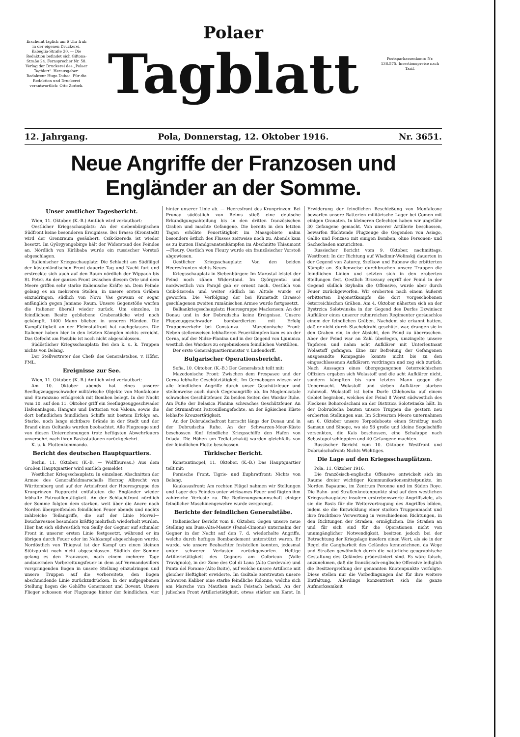Erscheint täglich um 6 Uhr früh in der eigenen Druckerei, Kabeglia-Straße 20. — Die Redaktion befindet sich Giftona-Straße 24. Fernsprecher Nr. 58. Verlag der Druckerei des „Polaer Tagblatt". Herausgeber: Redakteur Hugo Dubec. Für die Redaktion und Druckerei verantwortlich: Otto Zorbek.
Polaer
Tagblatt
Postsparkassenkonto Nr. 138.575. Insertionspreise nach Tarif.
12. Jahrgang. Pola, Donnerstag, 12. Oktober 1916. Nr. 3651.
Neue Angriffe der Franzosen und Engländer an der Somme.
Unser amtlicher Tagesbericht.
Wien, 11. Oktober. (K.-B.) Amtlich wird verlautbart:
Oestlicher Kriegsschauplatz: An der siebenbürgischen Südfront keine besonderen Ereignisse. Bei Brasso (Kronstadt) wird der Grenzraum gesäubert. Csik-Szereda ist wieder besetzt. Im Györgyengebirge hält der Widerstand des Feindes an. Nördlich von Kirlibaba wurde ein russischer Vorstoß abgeschlagen.
Italienischer Kriegsschauplatz: Die Schlacht am Südflügel der küstenländischen Front dauerte Tag und Nacht fort und erstreckte sich auch auf den Raum nördlich der Wippach bis St. Peter. An der ganzen Front zwischen diesem Orte und dem Meere griffen sehr starke italienische Kräfte an. Dem Feinde gelang es an mehreren Stellen, in unsere ersten Gräben einzudringen, südlich von Novo Vas gewann er sogar anfänglich gegen Jamiano Raum. Unsere Gegenstöße warfen die Italiener überall wieder zurück. Um einzelne, in feindlichem Besitz gebliebene Grabenstücke wird noch gekämpft. 1400 Mann blieben in unseren Händen. Die Kampftätigkeit an der Fleimstalfront hat nachgelassen. Die Italiener haben hier in den letzten Kämpfen nichts erreicht. Das Gefecht am Pasubio ist noch nicht abgeschlossen.
Südöstlicher Kriegsschauplatz: Bei den k. u. k. Truppen nichts von Belang.
Der Stellvertreter des Chefs des Generalstabes, v. Höfer, FML.
Ereignisse zur See.
Wien, 11. Oktober. (K.-B.) Amtlich wird verlautbart:
Am 10. Oktober abends hat eines unserer Seeflugzeuggeschwader militärische Objekte von Monfalcone und Staranzano erfolgreich mit Bomben belegt. In der Nacht vom 10. auf den 11. Oktober griff ein Seeflugzeuggeschwader Hafenanlagen, Hangars und Batterien von Valona, sowie die dort befindlichen feindlichen Schiffe mit bestem Erfolge an. Starke, noch lange sichtbare Brände in der Stadt und der Brand eines Oeltanks wurden beobachtet. Alle Flugzeuge sind von diesen Unternehmungen trotz heftigsten Abwehrfeuers unversehrt nach ihren Basisstationen zurückgekehrt.
K. u. k. Flottenkommando.
Bericht des deutschen Hauptquartiers.
Berlin, 11. Oktober. (K.-B. — Wolffbureau.) Aus dem Großen Hauptquartier wird amtlich gemeldet:
Westlicher Kriegsschauplatz: In einzelnen Abschnitten der Armee des Generalfeldmarschalls Herzog Albrecht von Württemberg und auf der Artoisfront der Heeresgruppe des Kronprinzen Rupprecht entfalteten die Engländer wieder lebhafte Patrouillentätigkeit. An der Schlachtfront nördlich der Somme folgten dem starken, weit über die Ancre nach Norden übergreifenden feindlichen Feuer abends und nachts zahlreiche Teilangriffe, die auf der Linie Morval—Bouchavesnes besonders kräftig mehrfach wiederholt wurden. Hier hat sich südwestlich von Sailly der Gegner auf schmaler Front in unserer ersten Linie festgesetzt, während er im übrigen durch Feuer oder im Nahkampf abgeschlagen wurde. Nordöstlich von Thiepval ist der Kampf um einen kleinen Stützpunkt noch nicht abgeschlossen. Südlich der Somme gelang es den Franzosen, nach einem mehrere Tage andauernden Vorbereitungsfeuer in dem auf Vermandovillers vorspringenden Bogen in unsere Stellung einzudringen und unsere Truppen auf die vorbereitete, den Bogen abschneidende Linie zurückzudrücken. In der aufgegebenen Stellung liegen die Gehöfte Genermont und Bovent. Unsere Flieger schossen vier Flugzeuge hinter der feindlichen, vier hinter unserer Linie ab. — Heeresfront des Kronprinzen: Bei Prunay südöstlich von Reims stieß eine deutsche Erkundigungsabteilung bis in den dritten französischen Graben und machte Gefangene. Die bereits in den letzten Tagen erhöhte Feuertätigkeit im Maasgebiete nahm besonders östlich des Flusses zeitweise noch zu. Abends kam es zu kurzen Handgranatenkämpfen im Abschnitte Thiaumont—Fleury. Oestlich von Fleury wurde ein französischer Vorstoß abgewiesen.
Oestlicher Kriegsschauplatz: Von den beiden Heeresfronten nichts Neues.
Kriegsschauplatz in Siebenbürgen: Im Marostal leistet der Feind noch zähen Widerstand. Im Györgyental und nordwestlich von Parajd gab er erneut nach. Oestlich von Csik-Szereda und weiter südlich im Alttale wurde er geworfen. Die Verfolgung der bei Kronstadt (Brasso) geschlagenen zweiten rumänischen Armee wurde fortgesetzt.
Balkankriegsschauplatz: Heeresgruppe Mackensen: An der Donau und in der Dobrudscha keine Ereignisse. Unsere Flugzeuggeschwader bombardierten mit Erfolg Truppenverkehr bei Constanza. — Mazedonische Front: Neben stellenweisen lebhafteren Feuerkämpfen kam es an der Cerna, auf der Nidze-Planina und in der Gegend von Ljumnica westlich des Wardars zu ergebnislosen feindlichen Vorstößen.
Der erste Generalquartiermeister v. Ludendorff.
Bulgarischer Operationsbericht.
Sofia, 10. Oktober. (K.-B.) Der Generalstab teilt mit:
Mazedonische Front: Zwischen dem Prespasee und der Cerna lebhafte Geschütztätigkeit. Im Cernabogen wiesen wir alle feindlichen Angriffe durch unser Geschützfeuer und stellenweise auch durch Gegenangriffe ab. Im Moglenicatale schwaches Geschützfeuer. Zu beiden Seiten des Wardar Ruhe. Am Fuße der Belasica Planina schwaches Geschützfeuer. An der Strumafront Patrouillengefechte, an der ägäischen Küste lebhafte Kreuzertätigkeit.
An der Dobrudschafront herrscht längs der Donau und in der Dobrudscha Ruhe. An der Schwarzen-Meer-Küste beschossen fünf feindliche Kriegsschiffe den Hafen von Iniada. Die Höhen um Tedlatschaköj wurden gleichfalls von der feindlichen Flotte beschossen.
Türkischer Bericht.
Konstantinopel, 11. Oktober. (K.-B.) Das Hauptquartier teilt mit:
Persische Front, Tigris- und Euphratfront: Nichts von Belang.
Kaukasusfront: Am rechten Flügel nahmen wir Stellungen und Lager des Feindes unter wirksames Feuer und fügten ihm zahlreiche Verluste zu. Die Bedienungsmannschaft einiger feindlicher Maschinengewehre wurde zersprengt.
Berichte der feindlichen Generalstäbe.
Italienischer Bericht vom 8. Oktober. Gegen unsere neue Stellung am Busa-Alta-Massiv (Panol-Cimone) unternahm der Gegner in der Nacht auf den 7. d. wiederholte Angriffe, welche durch heftiges Bombardement unterstützt waren. Er wurde, wie unsere Beobachter feststellen konnten, jedesmal unter schweren Verlusten zurückgeworfen. Heftige Artillerietätigkeit des Gegners am Colbricon (Valle Travignolo), in der Zone des Col di Lana (Alto Cordevole) und Punta del Forame (Alto Boite), auf welche unsere Artillerie mit gleicher Heftigkeit erwiderte. Im Gailtale zerstreuten unsere schweren Kaliber eine starke feindliche Kolonne, welche sich am Marsche von Mauthen nach Feistach befand. An der julischen Front Artillerietätigkeit, etwas stärker am Karst. In Erwiderung der feindlichen Beschießung von Monfalcone bewarfen unsere Batterien militärische Lager bei Comen mit einigen Granaten. In kleineren Gefechten haben wir ungefähr 30 Gefangene gemacht. Von unserer Artillerie beschossen, bewarfen flüchtende Flugzeuge die Gegenden von Asiago, Gallio und Fonzaso mit einigen Bomben, ohne Personen- und Sachschaden anzurichten.
Russischer Bericht vom 9. Oktober, nachmittags. Westfront: In der Richtung auf Wladimir-Wolinskij dauerten in der Gegend von Zaturcy, Szelkow und Bubnow die erbitterten Kämpfe an. Stellenweise durchbrachen unsere Truppen die feindlichen Linien und setzten sich in den eroberten Stellungen fest. Oestlich Brzezany ergriff der Feind in der Gegend südlich Szybalin die Offensive, wurde aber durch Feuer zurückgeworfen. Wir eroberten nach einem äußerst erbitterten Bajonettkampfe die dort vorgeschobenen österreichischen Gräben. Am 4. Oktober näherten sich an der Bystrzica Solotwinska in der Gegend des Dorfes Dzwiniacz Aufklärer eines unserer ruhmreichen Regimenter geräuschlos einem der feindlichen Gräben. Nachdem sie erkannt hatten, daß er nicht durch Stacheldraht geschützt war, drangen sie in den Graben ein, in der Absicht, den Feind zu überraschen. Aber der Feind war an Zahl überlegen, umzingelte unsere Tapferen und nahm acht Aufklärer mit Unterleutnant Wolastoff gefangen. Eine zur Befreiung der Gefangenen ausgesandte Kompagnie konnte nicht bis zu den eingeschlossenen Aufklärern vordringen und zog sich zurück. Nach Aussagen eines übergegangenen österreichischen Offiziers ergaben sich Wolastoff und die acht Aufklärer nicht, sondern kämpften bis zum letzten Mann gegen die Uebermacht. Wolastoff und sieben Aufklärer starben ruhmvoll. Wolastoff ist beim Dorfe Chlebowka auf einem Gebiet begraben, welches der Feind 8 Werst südwestlich des Fleckens Bohorodschani an der Bistrzica Solotwinska hält. In der Dobrudscha bauten unsere Truppen die gestern neu eroberten Stellungen aus. Im Schwarzen Meere unternahmen am 6. Oktober unsere Torpedoboote einen Streifzug nach Samsun und Sinope, wo sie 58 große und kleine Segelschiffe versenkten, die Kais beschossen, eine Schaluppe nach Sebastopol schleppten und 40 Gefangene machten.
Russischer Bericht vom 10. Oktober. Westfront und Dobrudschafront: Nichts Wichtiges.
Die Lage auf den Kriegsschauplätzen.
Pola, 11. Oktober 1916.
Die französisch-englische Offensive entwickelt sich im Raume dreier wichtiger Kommunikationsmittelpunkte, im Norden Bapaume, im Zentrum Peronne und im Süden Roye. Die Bahn- und Straßenknotenpunkte sind auf dem westlichen Kriegsschauplatze insofern erstrebenswerte Angriffsziele, als sie die Basis für die Weitervortragung des Angriffes bilden, indem sie die Entwicklung einer starken Truppenmacht und ihre fruchtbare Verwertung in verschiedenen Richtungen, in den Richtungen der Straßen, ermöglichen. Die Straßen an und für sich sind für die Operationen nicht von unumgänglicher Notwendigkeit, besitzen jedoch bei der Betrachtung der Kriegslage insofern einen Wert, als sie in der Regel die Gangbarkeit des Geländes kennzeichnen, da Wege und Straßen gewöhnlich durch die natürliche geographische Gestaltung des Geländes prädestiniert sind. Es wäre falsch, anzunehmen, daß die französisch-englische Offensive lediglich die Besitzergreifung der genannten Knotenpunkte verfolgte. Diese stellen nur die Vorbedingungen dar für ihre weitere Entfaltung. Allerdings konzentriert sich die ganze Aufmerksamkeit